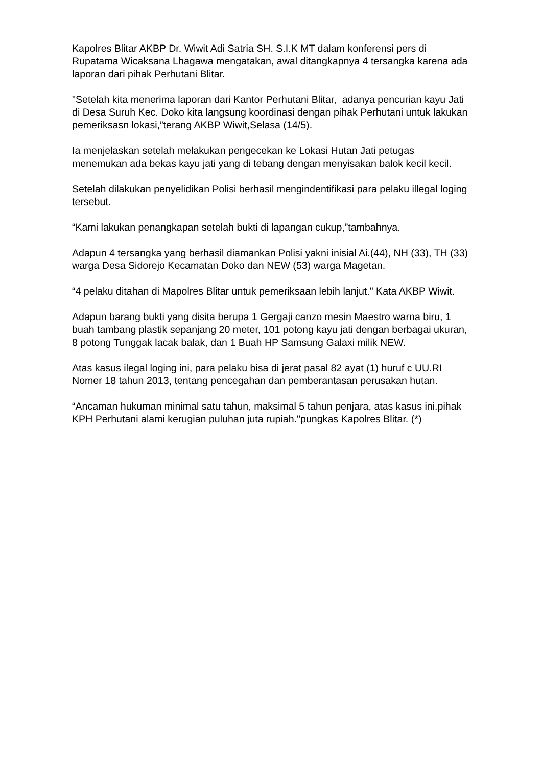Kapolres Blitar AKBP Dr. Wiwit Adi Satria SH. S.I.K MT dalam konferensi pers di Rupatama Wicaksana Lhagawa mengatakan, awal ditangkapnya 4 tersangka karena ada laporan dari pihak Perhutani Blitar.
"Setelah kita menerima laporan dari Kantor Perhutani Blitar, adanya pencurian kayu Jati di Desa Suruh Kec. Doko kita langsung koordinasi dengan pihak Perhutani untuk lakukan pemeriksasn lokasi,”terang AKBP Wiwit,Selasa (14/5).
Ia menjelaskan setelah melakukan pengecekan ke Lokasi Hutan Jati petugas menemukan ada bekas kayu jati yang di tebang dengan menyisakan balok kecil kecil.
Setelah dilakukan penyelidikan Polisi berhasil mengindentifikasi para pelaku illegal loging tersebut.
“Kami lakukan penangkapan setelah bukti di lapangan cukup,”tambahnya.
Adapun 4 tersangka yang berhasil diamankan Polisi yakni inisial Ai.(44), NH (33), TH (33) warga Desa Sidorejo Kecamatan Doko dan NEW (53) warga Magetan.
“4 pelaku ditahan di Mapolres Blitar untuk pemeriksaan lebih lanjut." Kata AKBP Wiwit.
Adapun barang bukti yang disita berupa 1 Gergaji canzo mesin Maestro warna biru, 1 buah tambang plastik sepanjang 20 meter, 101 potong kayu jati dengan berbagai ukuran, 8 potong Tunggak lacak balak, dan 1 Buah HP Samsung Galaxi milik NEW.
Atas kasus ilegal loging ini, para pelaku bisa di jerat pasal 82 ayat (1) huruf c UU.RI Nomer 18 tahun 2013, tentang pencegahan dan pemberantasan perusakan hutan.
“Ancaman hukuman minimal satu tahun, maksimal 5 tahun penjara, atas kasus ini.pihak KPH Perhutani alami kerugian puluhan juta rupiah."pungkas Kapolres Blitar. (*)